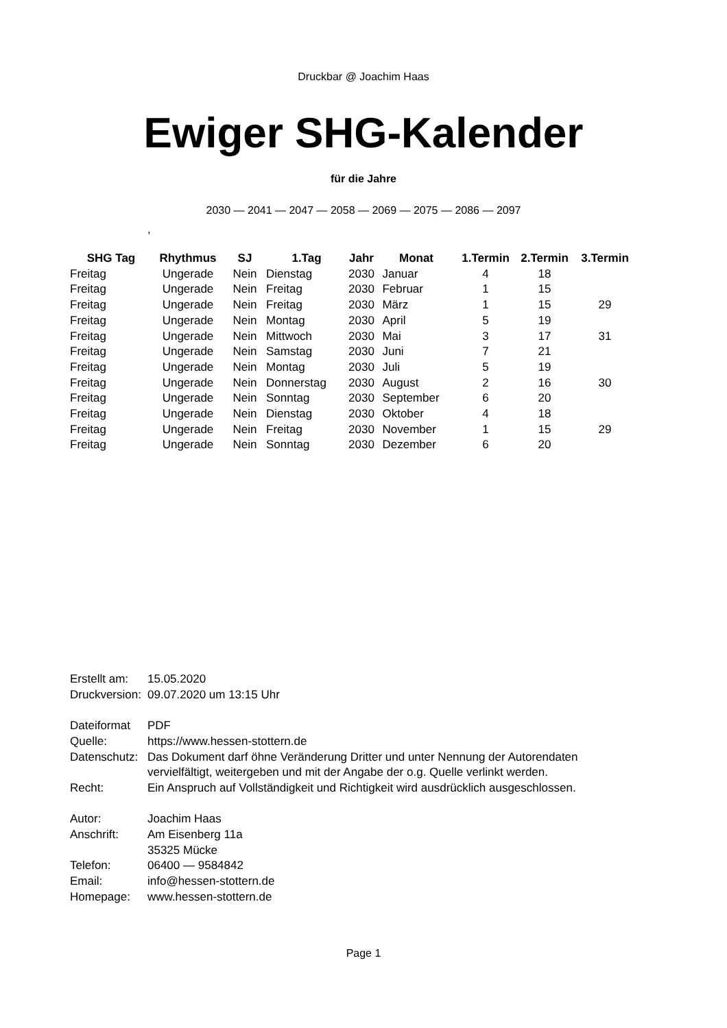Druckbar @ Joachim Haas
Ewiger SHG-Kalender
für die Jahre
2030 — 2041 — 2047 — 2058 — 2069 — 2075 — 2086 — 2097
,
| SHG Tag | Rhythmus | SJ | 1.Tag | Jahr | Monat | 1.Termin | 2.Termin | 3.Termin |
| --- | --- | --- | --- | --- | --- | --- | --- | --- |
| Freitag | Ungerade | Nein | Dienstag | 2030 | Januar | 4 | 18 | |
| Freitag | Ungerade | Nein | Freitag | 2030 | Februar | 1 | 15 | |
| Freitag | Ungerade | Nein | Freitag | 2030 | März | 1 | 15 | 29 |
| Freitag | Ungerade | Nein | Montag | 2030 | April | 5 | 19 | |
| Freitag | Ungerade | Nein | Mittwoch | 2030 | Mai | 3 | 17 | 31 |
| Freitag | Ungerade | Nein | Samstag | 2030 | Juni | 7 | 21 | |
| Freitag | Ungerade | Nein | Montag | 2030 | Juli | 5 | 19 | |
| Freitag | Ungerade | Nein | Donnerstag | 2030 | August | 2 | 16 | 30 |
| Freitag | Ungerade | Nein | Sonntag | 2030 | September | 6 | 20 | |
| Freitag | Ungerade | Nein | Dienstag | 2030 | Oktober | 4 | 18 | |
| Freitag | Ungerade | Nein | Freitag | 2030 | November | 1 | 15 | 29 |
| Freitag | Ungerade | Nein | Sonntag | 2030 | Dezember | 6 | 20 | |
Erstellt am: 15.05.2020
Druckversion: 09.07.2020 um 13:15 Uhr
Dateiformat PDF
Quelle: https://www.hessen-stottern.de
Datenschutz: Das Dokument darf öhne Veränderung Dritter und unter Nennung der Autorendaten
vervielfältigt, weitergeben und mit der Angabe der o.g. Quelle verlinkt werden.
Recht: Ein Anspruch auf Vollständigkeit und Richtigkeit wird ausdrücklich ausgeschlossen.
Autor: Joachim Haas
Anschrift: Am Eisenberg 11a
35325 Mücke
Telefon: 06400 — 9584842
Email: info@hessen-stottern.de
Homepage: www.hessen-stottern.de
Page 1